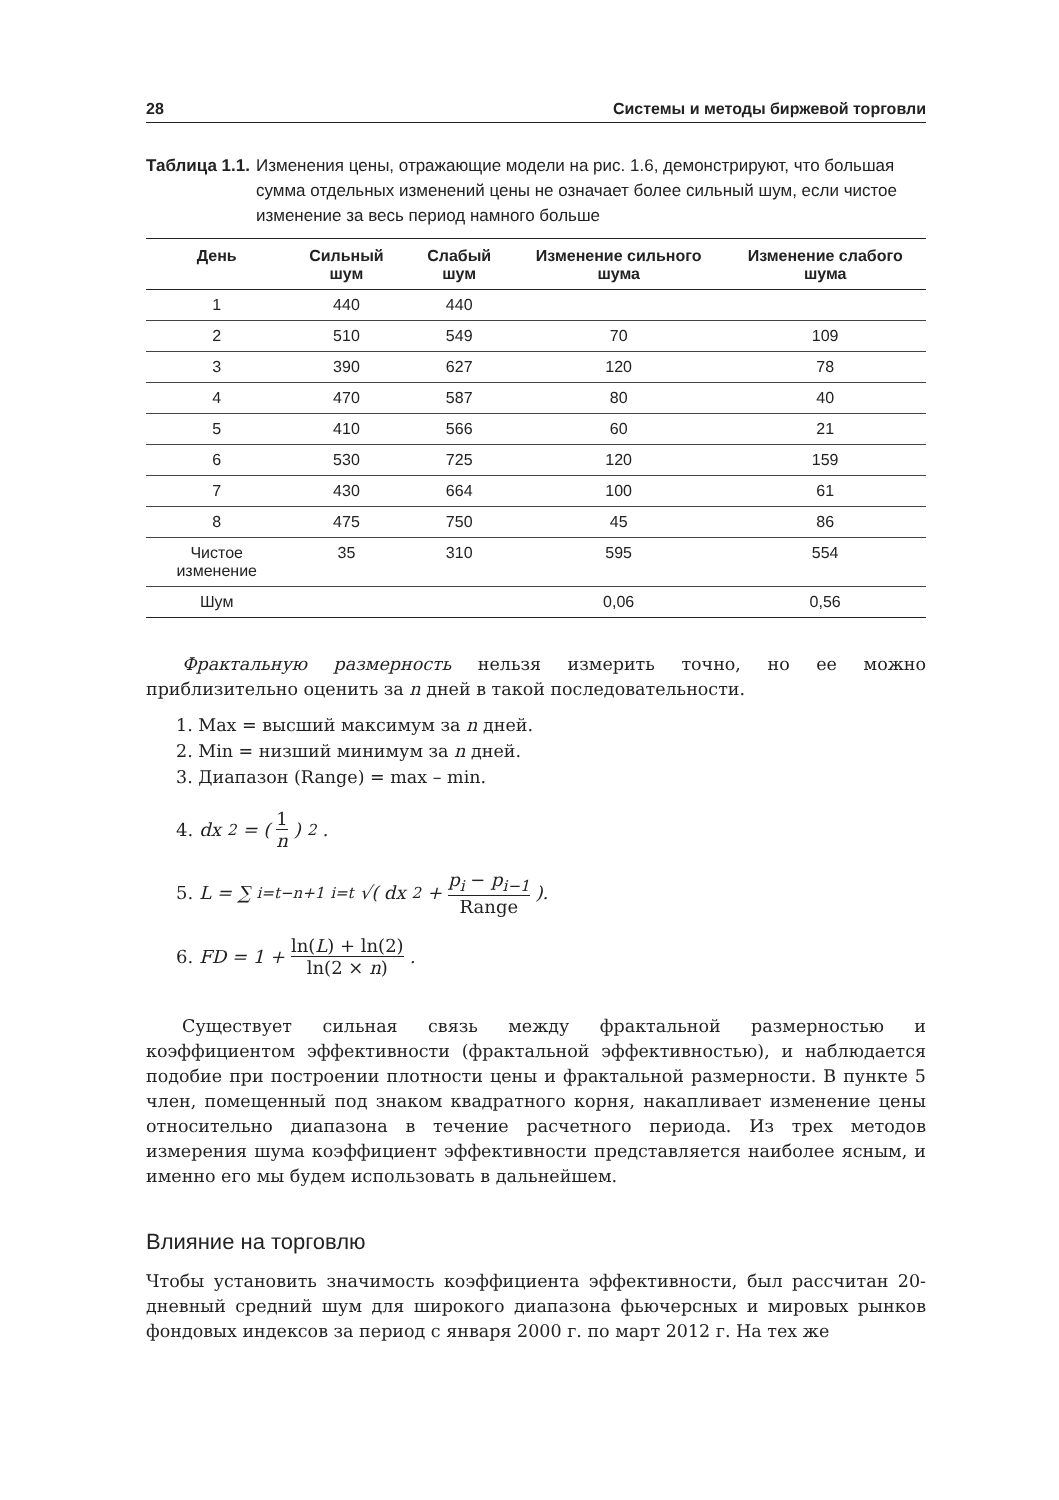28 Системы и методы биржевой торговли
Таблица 1.1. Изменения цены, отражающие модели на рис. 1.6, демонстрируют, что большая сумма отдельных изменений цены не означает более сильный шум, если чистое изменение за весь период намного больше
| День | Сильный шум | Слабый шум | Изменение сильного шума | Изменение слабого шума |
| --- | --- | --- | --- | --- |
| 1 | 440 | 440 | | |
| 2 | 510 | 549 | 70 | 109 |
| 3 | 390 | 627 | 120 | 78 |
| 4 | 470 | 587 | 80 | 40 |
| 5 | 410 | 566 | 60 | 21 |
| 6 | 530 | 725 | 120 | 159 |
| 7 | 430 | 664 | 100 | 61 |
| 8 | 475 | 750 | 45 | 86 |
| Чистое изменение | 35 | 310 | 595 | 554 |
| Шум | | | 0,06 | 0,56 |
Фрактальную размерность нельзя измерить точно, но ее можно приблизительно оценить за n дней в такой последовательности.
1. Max = высший максимум за n дней.
2. Min = низший минимум за n дней.
3. Диапазон (Range) = max – min.
4. dx<sup>2</sup> = (1 n)<sup>2</sup>.
5. L = ∑<sub>i=t−n+1</sub><sup>i=t</sup> √( dx<sup>2</sup> + p<sub>i</sub> − p<sub>i−1</sub> Range ).
6. FD = 1 + ln(L) + ln(2) ln(2 × n) .
Существует сильная связь между фрактальной размерностью и коэффициентом эффективности (фрактальной эффективностью), и наблюдается подобие при построении плотности цены и фрактальной размерности. В пункте 5 член, помещенный под знаком квадратного корня, накапливает изменение цены относительно диапазона в течение расчетного периода. Из трех методов измерения шума коэффициент эффективности представляется наиболее ясным, и именно его мы будем использовать в дальнейшем.
Влияние на торговлю
Чтобы установить значимость коэффициента эффективности, был рассчитан 20-дневный средний шум для широкого диапазона фьючерсных и мировых рынков фондовых индексов за период с января 2000 г. по март 2012 г. На тех же